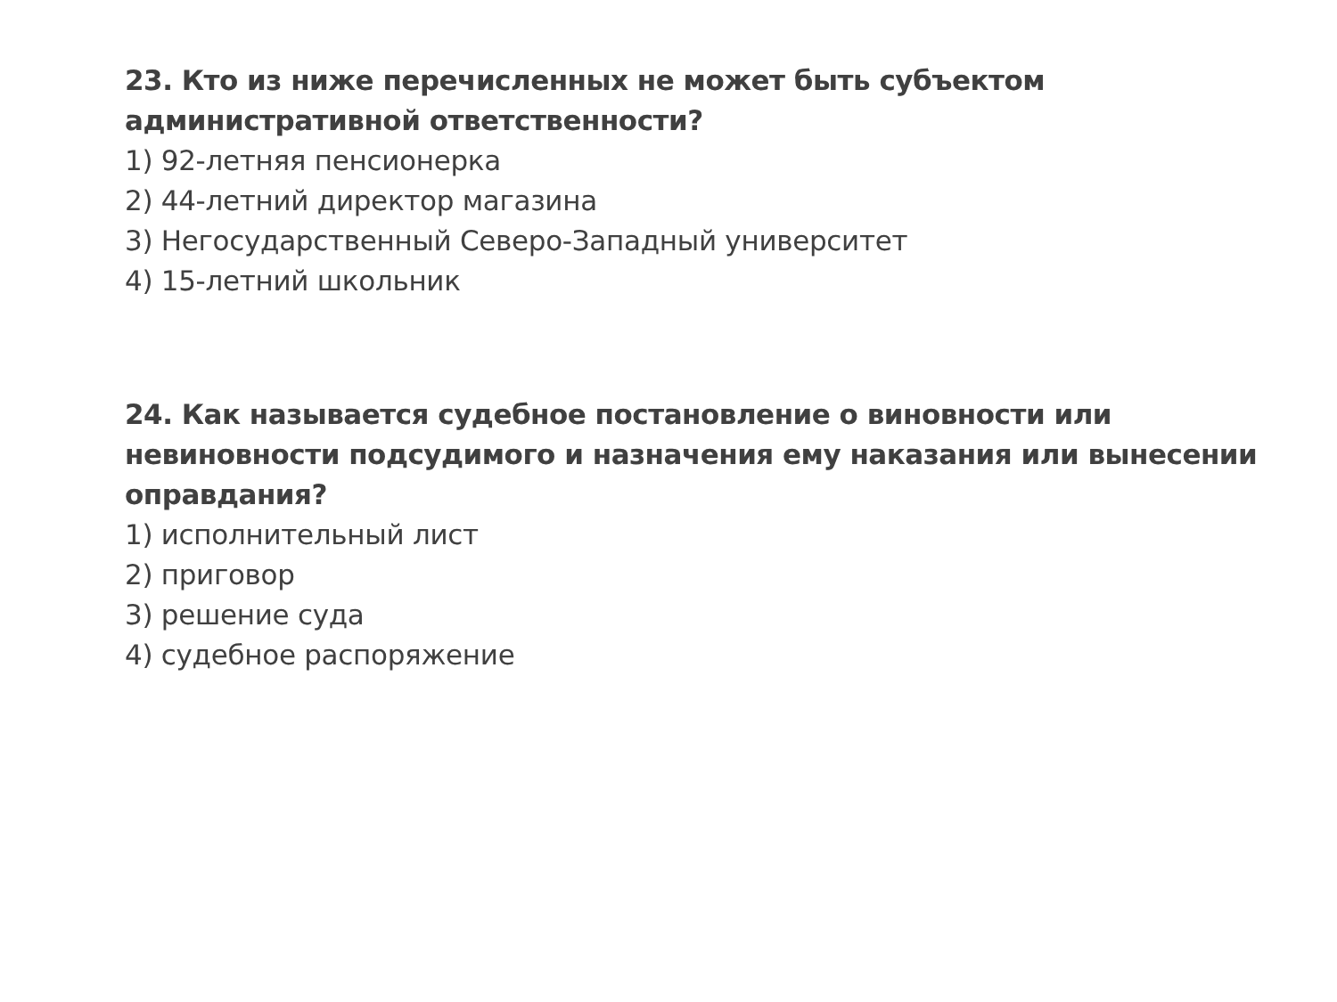23. Кто из ниже перечисленных не может быть субъектом
административной ответственности?
1) 92-летняя пенсионерка
2) 44-летний директор магазина
3) Негосударственный Северо-Западный университет
4) 15-летний школьник
24. Как называется судебное постановление о виновности или невиновности подсудимого и назначения ему наказания или вынесении оправдания?
1) исполнительный лист
2) приговор
3) решение суда
4) судебное распоряжение